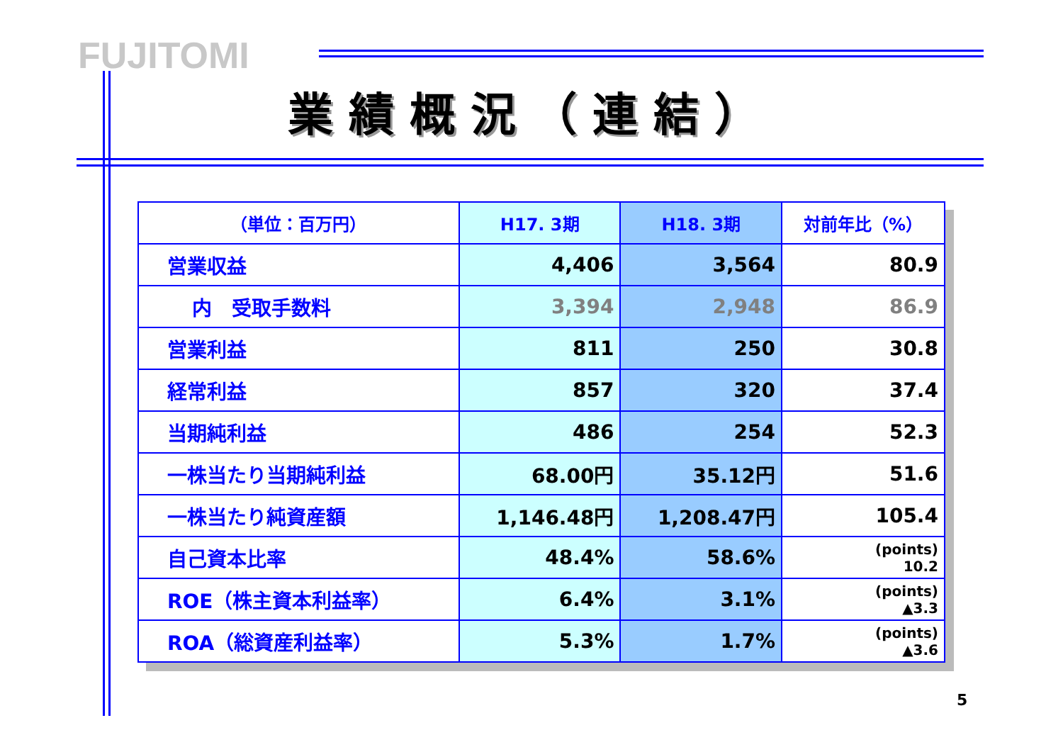FUJITOMI
業績概況（連結）
| （単位：百万円） | H17. 3期 | H18. 3期 | 対前年比（%） |
| --- | --- | --- | --- |
| 営業収益 | 4,406 | 3,564 | 80.9 |
| 内 受取手数料 | 3,394 | 2,948 | 86.9 |
| 営業利益 | 811 | 250 | 30.8 |
| 経常利益 | 857 | 320 | 37.4 |
| 当期純利益 | 486 | 254 | 52.3 |
| 一株当たり当期純利益 | 68.00円 | 35.12円 | 51.6 |
| 一株当たり純資産額 | 1,146.48円 | 1,208.47円 | 105.4 |
| 自己資本比率 | 48.4% | 58.6% | (points) 10.2 |
| ROE（株主資本利益率） | 6.4% | 3.1% | (points) ▲3.3 |
| ROA（総資産利益率） | 5.3% | 1.7% | (points) ▲3.6 |
5